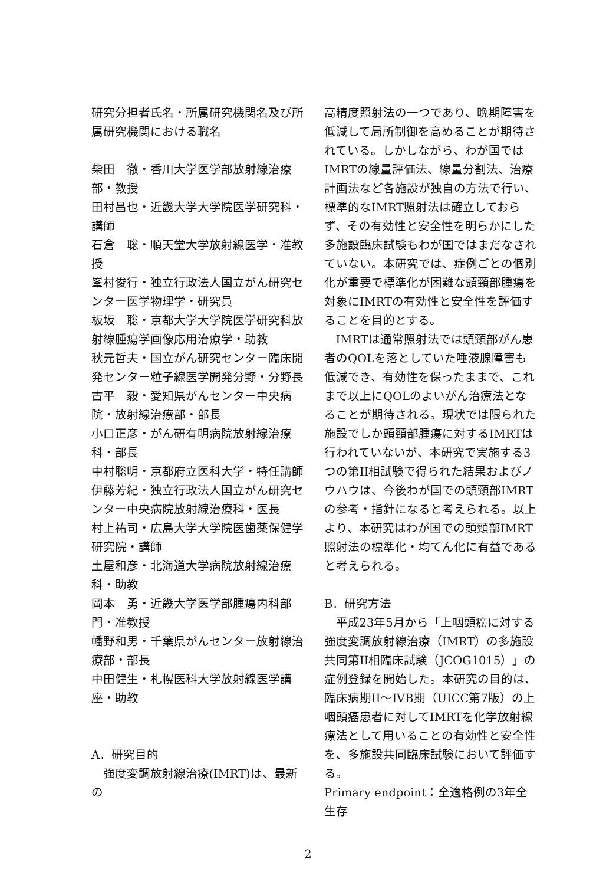研究分担者氏名・所属研究機関名及び所属研究機関における職名
柴田　徹・香川大学医学部放射線治療部・教授
田村昌也・近畿大学大学院医学研究科・講師
石倉　聡・順天堂大学放射線医学・准教授
峯村俊行・独立行政法人国立がん研究センター医学物理学・研究員
板坂　聡・京都大学大学院医学研究科放射線腫瘍学画像応用治療学・助教
秋元哲夫・国立がん研究センター臨床開発センター粒子線医学開発分野・分野長
古平　毅・愛知県がんセンター中央病院・放射線治療部・部長
小口正彦・がん研有明病院放射線治療科・部長
中村聡明・京都府立医科大学・特任講師
伊藤芳紀・独立行政法人国立がん研究センター中央病院放射線治療科・医長
村上祐司・広島大学大学院医歯薬保健学研究院・講師
土屋和彦・北海道大学病院放射線治療科・助教
岡本　勇・近畿大学医学部腫瘍内科部門・准教授
幡野和男・千葉県がんセンター放射線治療部・部長
中田健生・札幌医科大学放射線医学講座・助教
A．研究目的
強度変調放射線治療(IMRT)は、最新の
高精度照射法の一つであり、晩期障害を低減して局所制御を高めることが期待されている。しかしながら、わが国ではIMRTの線量評価法、線量分割法、治療計画法など各施設が独自の方法で行い、標準的なIMRT照射法は確立しておらず、その有効性と安全性を明らかにした多施設臨床試験もわが国ではまだなされていない。本研究では、症例ごとの個別化が重要で標準化が困難な頭頸部腫瘍を対象にIMRTの有効性と安全性を評価することを目的とする。
IMRTは通常照射法では頭頸部がん患者のQOLを落としていた唾液腺障害も低減でき、有効性を保ったままで、これまで以上にQOLのよいがん治療法となることが期待される。現状では限られた施設でしか頭頸部腫瘍に対するIMRTは行われていないが、本研究で実施する3つの第II相試験で得られた結果およびノウハウは、今後わが国での頭頸部IMRTの参考・指針になると考えられる。以上より、本研究はわが国での頭頸部IMRT照射法の標準化・均てん化に有益であると考えられる。
B．研究方法
平成23年5月から「上咽頭癌に対する強度変調放射線治療（IMRT）の多施設共同第II相臨床試験（JCOG1015）」の症例登録を開始した。本研究の目的は、臨床病期II～IVB期（UICC第7版）の上咽頭癌患者に対してIMRTを化学放射線療法として用いることの有効性と安全性を、多施設共同臨床試験において評価する。
Primary endpoint：全適格例の3年全生存
2